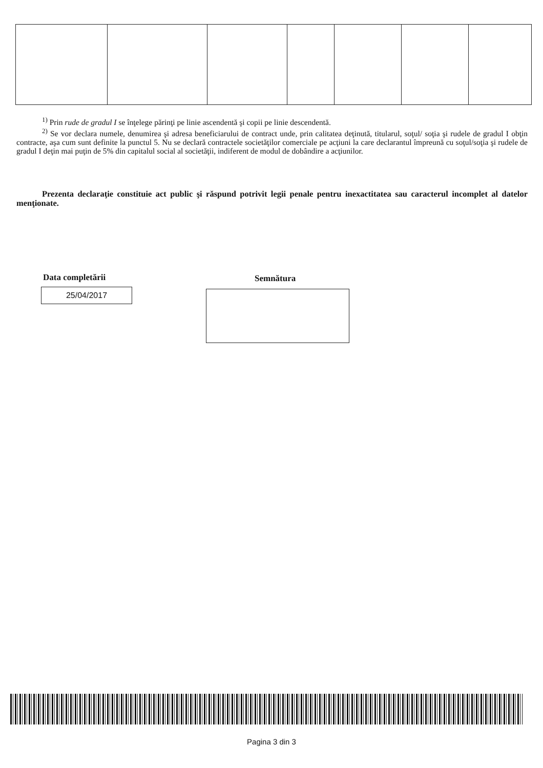<sup>1)</sup> Prin rude de gradul I se înţelege părinţi pe linie ascendentă şi copii pe linie descendentă.
<sup>2)</sup> Se vor declara numele, denumirea şi adresa beneficiarului de contract unde, prin calitatea deţinută, titularul, soţul/ soţia şi rudele de gradul I obţin contracte, aşa cum sunt definite la punctul 5. Nu se declară contractele societăţilor comerciale pe acţiuni la care declarantul împreună cu soţul/soţia şi rudele de gradul I deţin mai puţin de 5% din capitalul social al societăţii, indiferent de modul de dobândire a acţiunilor.
Prezenta declaraţie constituie act public şi răspund potrivit legii penale pentru inexactitatea sau caracterul incomplet al datelor menţionate.
Data completării
25/04/2017
Semnătura
Pagina 3 din 3